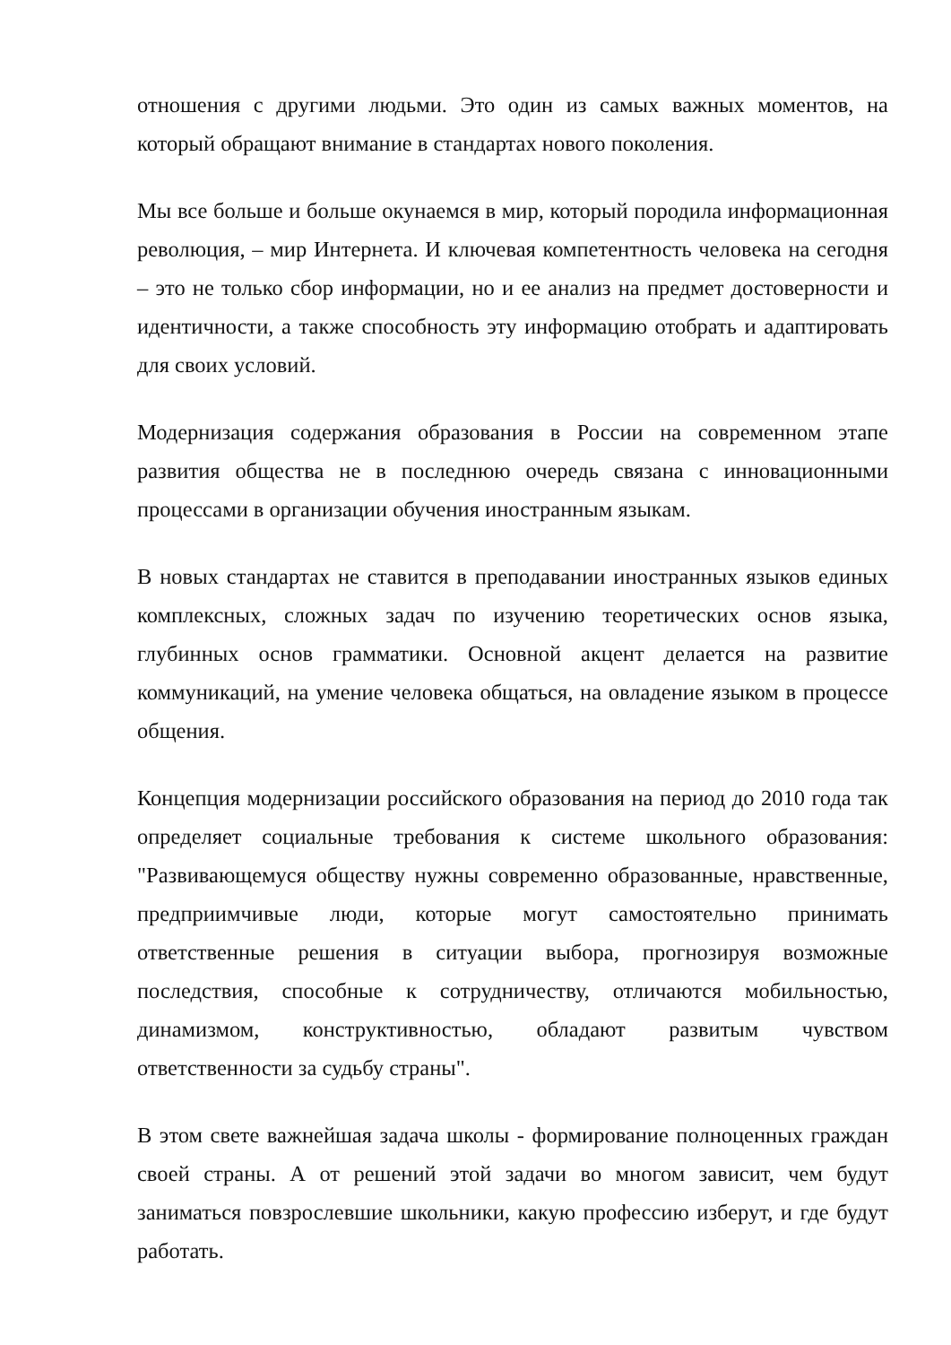отношения с другими людьми. Это один из самых важных моментов, на который обращают внимание в стандартах нового поколения.
Мы все больше и больше окунаемся в мир, который породила информационная революция, – мир Интернета. И ключевая компетентность человека на сегодня – это не только сбор информации, но и ее анализ на предмет достоверности и идентичности, а также способность эту информацию отобрать и адаптировать для своих условий.
Модернизация содержания образования в России на современном этапе развития общества не в последнюю очередь связана с инновационными процессами в организации обучения иностранным языкам.
В новых стандартах не ставится в преподавании иностранных языков единых комплексных, сложных задач по изучению теоретических основ языка, глубинных основ грамматики. Основной акцент делается на развитие коммуникаций, на умение человека общаться, на овладение языком в процессе общения.
Концепция модернизации российского образования на период до 2010 года так определяет социальные требования к системе школьного образования: "Развивающемуся обществу нужны современно образованные, нравственные, предприимчивые люди, которые могут самостоятельно принимать ответственные решения в ситуации выбора, прогнозируя возможные последствия, способные к сотрудничеству, отличаются мобильностью, динамизмом, конструктивностью, обладают развитым чувством ответственности за судьбу страны".
В этом свете важнейшая задача школы - формирование полноценных граждан своей страны. А от решений этой задачи во многом зависит, чем будут заниматься повзрослевшие школьники, какую профессию изберут, и где будут работать.